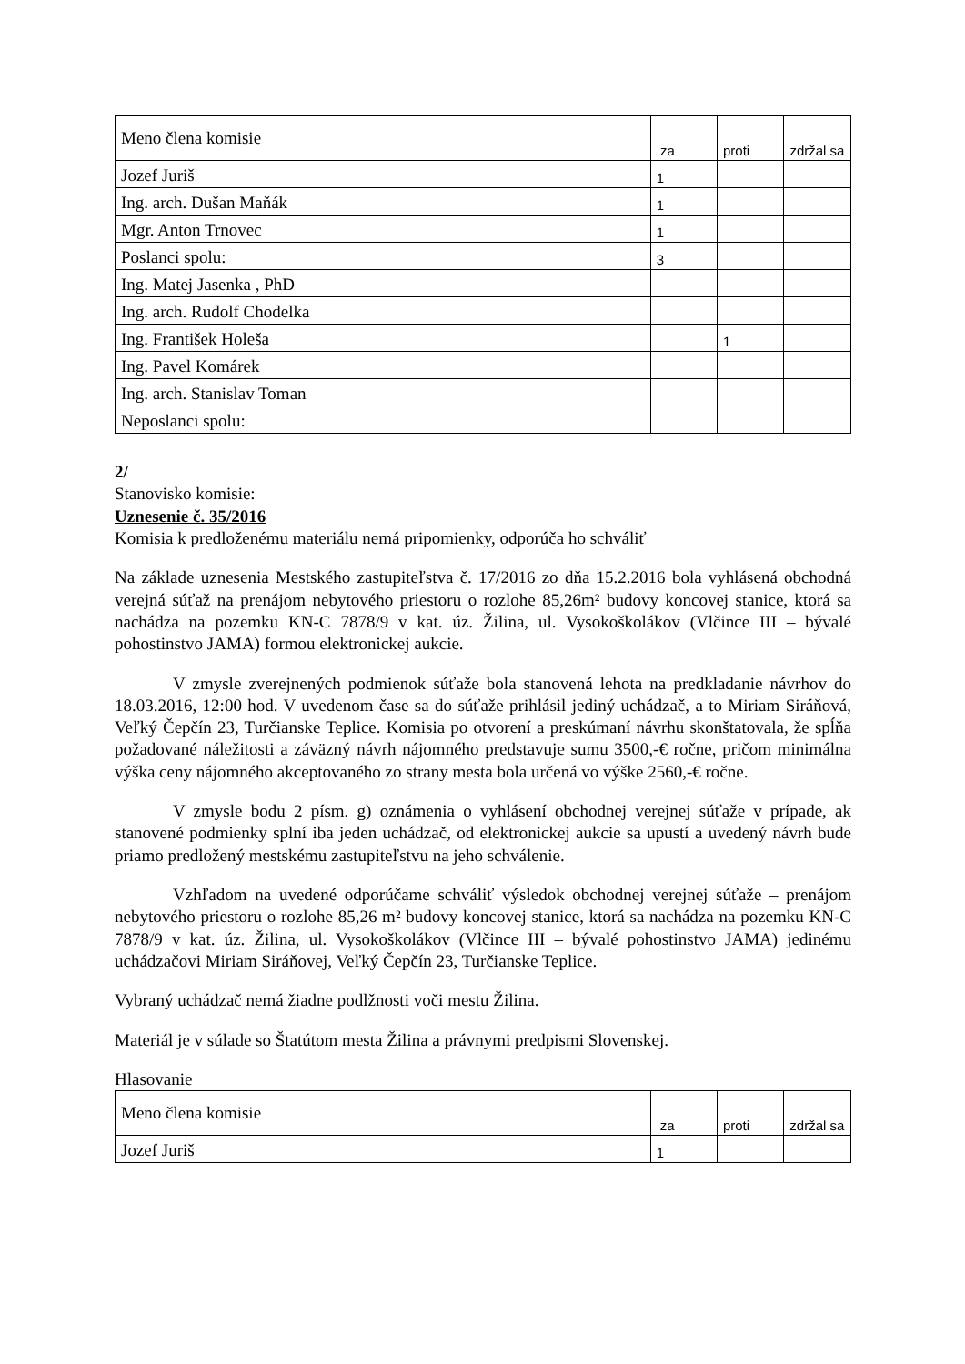| Meno člena komisie | za | proti | zdržal sa |
| Jozef Juriš | 1 | | |
| Ing. arch. Dušan Maňák | 1 | | |
| Mgr. Anton Trnovec | 1 | | |
| Poslanci spolu: | 3 | | |
| Ing. Matej Jasenka , PhD | | | |
| Ing. arch. Rudolf Chodelka | | | |
| Ing. František Holeša | | 1 | |
| Ing. Pavel Komárek | | | |
| Ing. arch. Stanislav Toman | | | |
| Neposlanci spolu: | | | |
2/
Stanovisko komisie:
Uznesenie č. 35/2016
Komisia k predloženému materiálu nemá pripomienky, odporúča ho schváliť
Na základe uznesenia Mestského zastupiteľstva č. 17/2016 zo dňa 15.2.2016 bola vyhlásená obchodná verejná súťaž na prenájom nebytového priestoru o rozlohe 85,26m² budovy koncovej stanice, ktorá sa nachádza na pozemku KN-C 7878/9 v kat. úz. Žilina, ul. Vysokoškolákov (Vlčince III – bývalé pohostinstvo JAMA) formou elektronickej aukcie.
V zmysle zverejnených podmienok súťaže bola stanovená lehota na predkladanie návrhov do 18.03.2016, 12:00 hod. V uvedenom čase sa do súťaže prihlásil jediný uchádzač, a to Miriam Siráňová, Veľký Čepčín 23, Turčianske Teplice. Komisia po otvorení a preskúmaní návrhu skonštatovala, že spĺňa požadované náležitosti a záväzný návrh nájomného predstavuje sumu 3500,-€ ročne, pričom minimálna výška ceny nájomného akceptovaného zo strany mesta bola určená vo výške 2560,-€ ročne.
V zmysle bodu 2 písm. g) oznámenia o vyhlásení obchodnej verejnej súťaže v prípade, ak stanovené podmienky splní iba jeden uchádzač, od elektronickej aukcie sa upustí a uvedený návrh bude priamo predložený mestskému zastupiteľstvu na jeho schválenie.
Vzhľadom na uvedené odporúčame schváliť výsledok obchodnej verejnej súťaže – prenájom nebytového priestoru o rozlohe 85,26 m² budovy koncovej stanice, ktorá sa nachádza na pozemku KN-C 7878/9 v kat. úz. Žilina, ul. Vysokoškolákov (Vlčince III – bývalé pohostinstvo JAMA) jedinému uchádzačovi Miriam Siráňovej, Veľký Čepčín 23, Turčianske Teplice.
Vybraný uchádzač nemá žiadne podlžnosti voči mestu Žilina.
Materiál je v súlade so Štatútom mesta Žilina a právnymi predpismi Slovenskej.
Hlasovanie
| Meno člena komisie | za | proti | zdržal sa |
| Jozef Juriš | 1 | | |